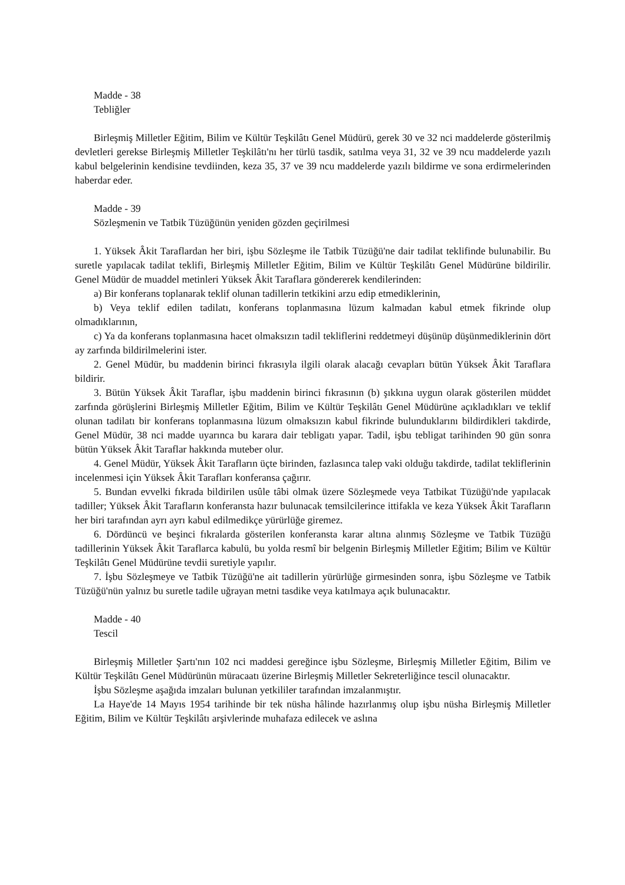Madde - 38
Tebliğler
Birleşmiş Milletler Eğitim, Bilim ve Kültür Teşkilâtı Genel Müdürü, gerek 30 ve 32 nci maddelerde gösterilmiş devletleri gerekse Birleşmiş Milletler Teşkilâtı'nı her türlü tasdik, satılma veya 31, 32 ve 39 ncu maddelerde yazılı kabul belgelerinin kendisine tevdiinden, keza 35, 37 ve 39 ncu maddelerde yazılı bildirme ve sona erdirmelerinden haberdar eder.
Madde - 39
Sözleşmenin ve Tatbik Tüzüğünün yeniden gözden geçirilmesi
1. Yüksek Âkit Taraflardan her biri, işbu Sözleşme ile Tatbik Tüzüğü'ne dair tadilat teklifinde bulunabilir. Bu suretle yapılacak tadilat teklifi, Birleşmiş Milletler Eğitim, Bilim ve Kültür Teşkilâtı Genel Müdürüne bildirilir. Genel Müdür de muaddel metinleri Yüksek Âkit Taraflara göndererek kendilerinden:
a) Bir konferans toplanarak teklif olunan tadillerin tetkikini arzu edip etmediklerinin,
b) Veya teklif edilen tadilatı, konferans toplanmasına lüzum kalmadan kabul etmek fikrinde olup olmadıklarının,
c) Ya da konferans toplanmasına hacet olmaksızın tadil tekliflerini reddetmeyi düşünüp düşünmediklerinin dört ay zarfında bildirilmelerini ister.
2. Genel Müdür, bu maddenin birinci fıkrasıyla ilgili olarak alacağı cevapları bütün Yüksek Âkit Taraflara bildirir.
3. Bütün Yüksek Âkit Taraflar, işbu maddenin birinci fıkrasının (b) şıkkına uygun olarak gösterilen müddet zarfında görüşlerini Birleşmiş Milletler Eğitim, Bilim ve Kültür Teşkilâtı Genel Müdürüne açıkladıkları ve teklif olunan tadilatı bir konferans toplanmasına lüzum olmaksızın kabul fikrinde bulunduklarını bildirdikleri takdirde, Genel Müdür, 38 nci madde uyarınca bu karara dair tebligatı yapar. Tadil, işbu tebligat tarihinden 90 gün sonra bütün Yüksek Âkit Taraflar hakkında muteber olur.
4. Genel Müdür, Yüksek Âkit Tarafların üçte birinden, fazlasınca talep vaki olduğu takdirde, tadilat tekliflerinin incelenmesi için Yüksek Âkit Tarafları konferansa çağırır.
5. Bundan evvelki fıkrada bildirilen usûle tâbi olmak üzere Sözleşmede veya Tatbikat Tüzüğü'nde yapılacak tadiller; Yüksek Âkit Tarafların konferansta hazır bulunacak temsilcilerince ittifakla ve keza Yüksek Âkit Tarafların her biri tarafından ayrı ayrı kabul edilmedikçe yürürlüğe giremez.
6. Dördüncü ve beşinci fıkralarda gösterilen konferansta karar altına alınmış Sözleşme ve Tatbik Tüzüğü tadillerinin Yüksek Âkit Taraflarca kabulü, bu yolda resmî bir belgenin Birleşmiş Milletler Eğitim; Bilim ve Kültür Teşkilâtı Genel Müdürüne tevdii suretiyle yapılır.
7. İşbu Sözleşmeye ve Tatbik Tüzüğü'ne ait tadillerin yürürlüğe girmesinden sonra, işbu Sözleşme ve Tatbik Tüzüğü'nün yalnız bu suretle tadile uğrayan metni tasdike veya katılmaya açık bulunacaktır.
Madde - 40
Tescil
Birleşmiş Milletler Şartı'nın 102 nci maddesi gereğince işbu Sözleşme, Birleşmiş Milletler Eğitim, Bilim ve Kültür Teşkilâtı Genel Müdürünün müracaatı üzerine Birleşmiş Milletler Sekreterliğince tescil olunacaktır.
İşbu Sözleşme aşağıda imzaları bulunan yetkililer tarafından imzalanmıştır.
La Haye'de 14 Mayıs 1954 tarihinde bir tek nüsha hâlinde hazırlanmış olup işbu nüsha Birleşmiş Milletler Eğitim, Bilim ve Kültür Teşkilâtı arşivlerinde muhafaza edilecek ve aslına